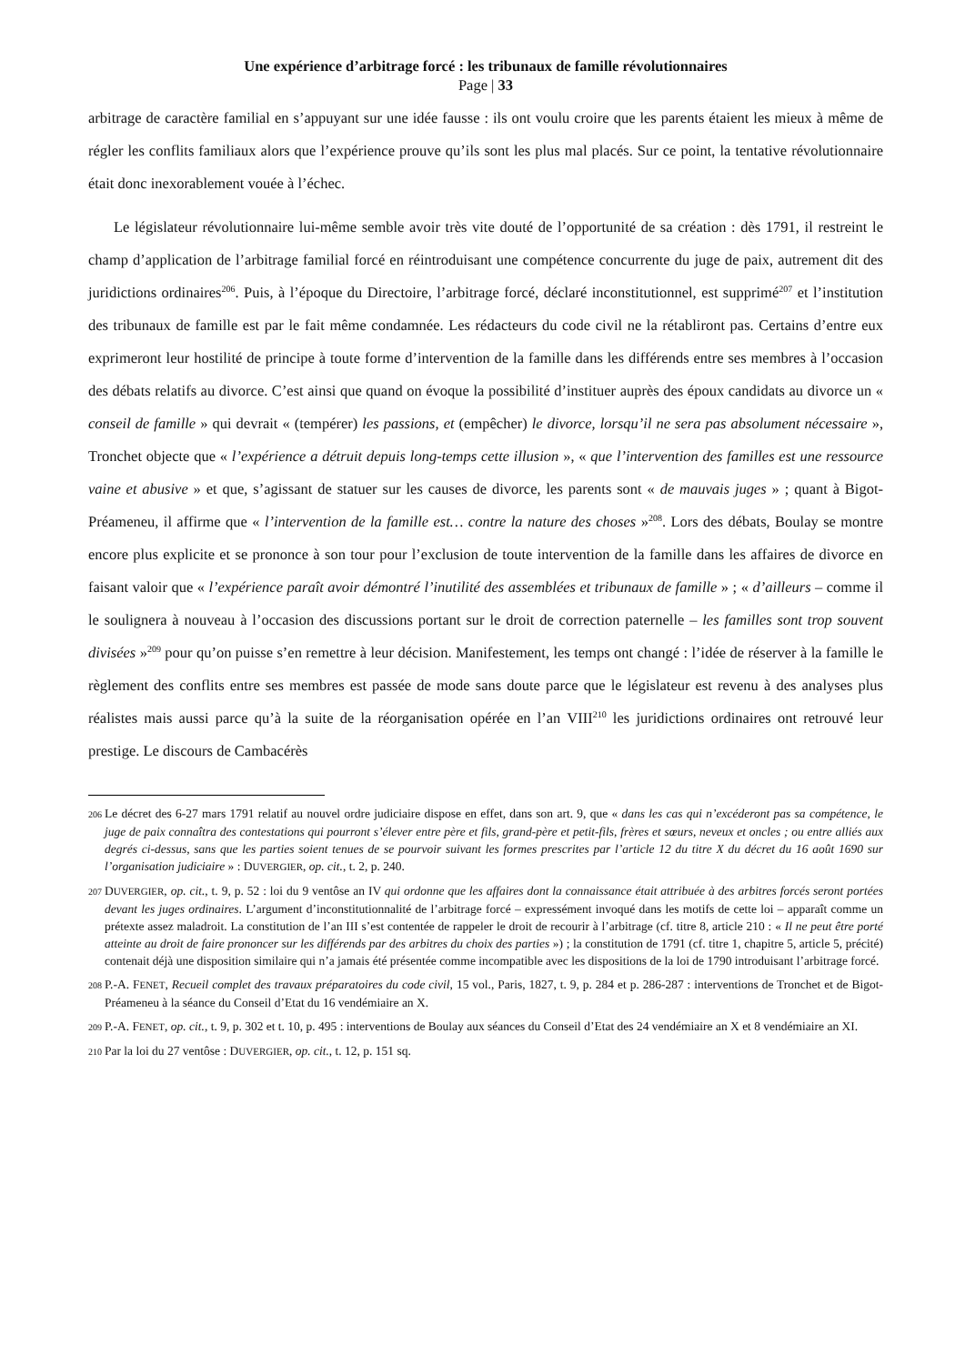Une expérience d’arbitrage forcé : les tribunaux de famille révolutionnaires
Page | 33
arbitrage de caractère familial en s’appuyant sur une idée fausse : ils ont voulu croire que les parents étaient les mieux à même de régler les conflits familiaux alors que l’expérience prouve qu’ils sont les plus mal placés. Sur ce point, la tentative révolutionnaire était donc inexorablement vouée à l’échec.
Le législateur révolutionnaire lui-même semble avoir très vite douté de l’opportunité de sa création : dès 1791, il restreint le champ d’application de l’arbitrage familial forcé en réintroduisant une compétence concurrente du juge de paix, autrement dit des juridictions ordinaires<sup>206</sup>. Puis, à l’époque du Directoire, l’arbitrage forcé, déclaré inconstitutionnel, est supprimé<sup>207</sup> et l’institution des tribunaux de famille est par le fait même condamnée. Les rédacteurs du code civil ne la rétabliront pas. Certains d’entre eux exprimeront leur hostilité de principe à toute forme d’intervention de la famille dans les différends entre ses membres à l’occasion des débats relatifs au divorce. C’est ainsi que quand on évoque la possibilité d’instituer auprès des époux candidats au divorce un « conseil de famille » qui devrait « (tempérer) les passions, et (empêcher) le divorce, lorsqu’il ne sera pas absolument nécessaire », Tronchet objecte que « l’expérience a détruit depuis long-temps cette illusion », « que l’intervention des familles est une ressource vaine et abusive » et que, s’agissant de statuer sur les causes de divorce, les parents sont « de mauvais juges » ; quant à Bigot-Préameneu, il affirme que « l’intervention de la famille est… contre la nature des choses »<sup>208</sup>. Lors des débats, Boulay se montre encore plus explicite et se prononce à son tour pour l’exclusion de toute intervention de la famille dans les affaires de divorce en faisant valoir que « l’expérience paraît avoir démontré l’inutilité des assemblées et tribunaux de famille » ; « d’ailleurs – comme il le soulignera à nouveau à l’occasion des discussions portant sur le droit de correction paternelle – les familles sont trop souvent divisées »<sup>209</sup> pour qu’on puisse s’en remettre à leur décision. Manifestement, les temps ont changé : l’idée de réserver à la famille le règlement des conflits entre ses membres est passée de mode sans doute parce que le législateur est revenu à des analyses plus réalistes mais aussi parce qu’à la suite de la réorganisation opérée en l’an VIII<sup>210</sup> les juridictions ordinaires ont retrouvé leur prestige. Le discours de Cambacérès
206 Le décret des 6-27 mars 1791 relatif au nouvel ordre judiciaire dispose en effet, dans son art. 9, que « dans les cas qui n’excéderont pas sa compétence, le juge de paix connaîtra des contestations qui pourront s’élever entre père et fils, grand-père et petit-fils, frères et sœurs, neveux et oncles ; ou entre alliés aux degrés ci-dessus, sans que les parties soient tenues de se pourvoir suivant les formes prescrites par l’article 12 du titre X du décret du 16 août 1690 sur l’organisation judiciaire » : DUVERGIER, op. cit., t. 2, p. 240.
207 DUVERGIER, op. cit., t. 9, p. 52 : loi du 9 ventôse an IV qui ordonne que les affaires dont la connaissance était attribuée à des arbitres forcés seront portées devant les juges ordinaires. L’argument d’inconstitutionnalité de l’arbitrage forcé – expressément invoqué dans les motifs de cette loi – apparaît comme un prétexte assez maladroit. La constitution de l’an III s’est contentée de rappeler le droit de recourir à l’arbitrage (cf. titre 8, article 210 : « Il ne peut être porté atteinte au droit de faire prononcer sur les différends par des arbitres du choix des parties ») ; la constitution de 1791 (cf. titre 1, chapitre 5, article 5, précité) contenait déjà une disposition similaire qui n’a jamais été présentée comme incompatible avec les dispositions de la loi de 1790 introduisant l’arbitrage forcé.
208 P.-A. FENET, Recueil complet des travaux préparatoires du code civil, 15 vol., Paris, 1827, t. 9, p. 284 et p. 286-287 : interventions de Tronchet et de Bigot-Préameneu à la séance du Conseil d’Etat du 16 vendémiaire an X.
209 P.-A. FENET, op. cit., t. 9, p. 302 et t. 10, p. 495 : interventions de Boulay aux séances du Conseil d’Etat des 24 vendémiaire an X et 8 vendémiaire an XI.
210 Par la loi du 27 ventôse : DUVERGIER, op. cit., t. 12, p. 151 sq.